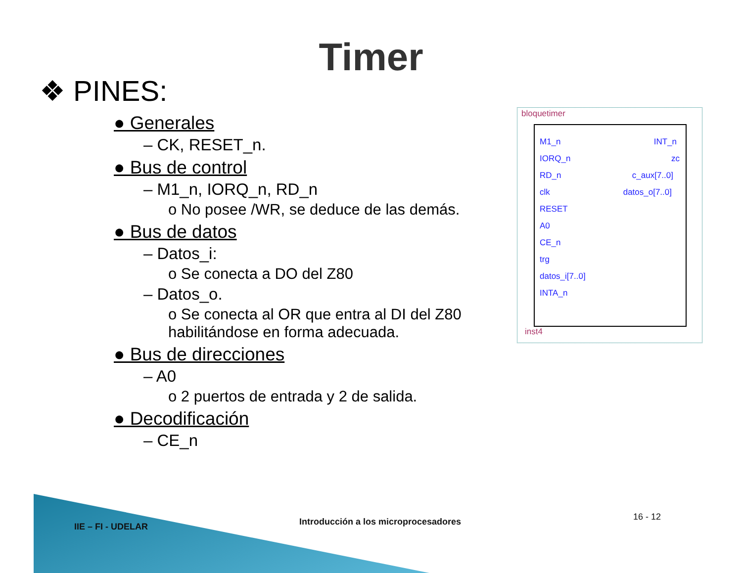Timer
❖ PINES:
● Generales
– CK, RESET_n.
● Bus de control
– M1_n, IORQ_n, RD_n
o No posee /WR, se deduce de las demás.
● Bus de datos
– Datos_i:
o Se conecta a DO del Z80
– Datos_o.
o Se conecta al OR que entra al DI del Z80 habilitándose en forma adecuada.
● Bus de direcciones
– A0
o 2 puertos de entrada y 2 de salida.
● Decodificación
– CE_n
bloquetimer
M1_n
IORQ_n
RD_n
clk
RESET
A0
CE_n
trg
datos_i[7..0]
INTA_n
INT_n
zc
c_aux[7..0]
datos_o[7..0]
inst4
IIE – FI - UDELAR
Introducción a los microprocesadores
16 - 12